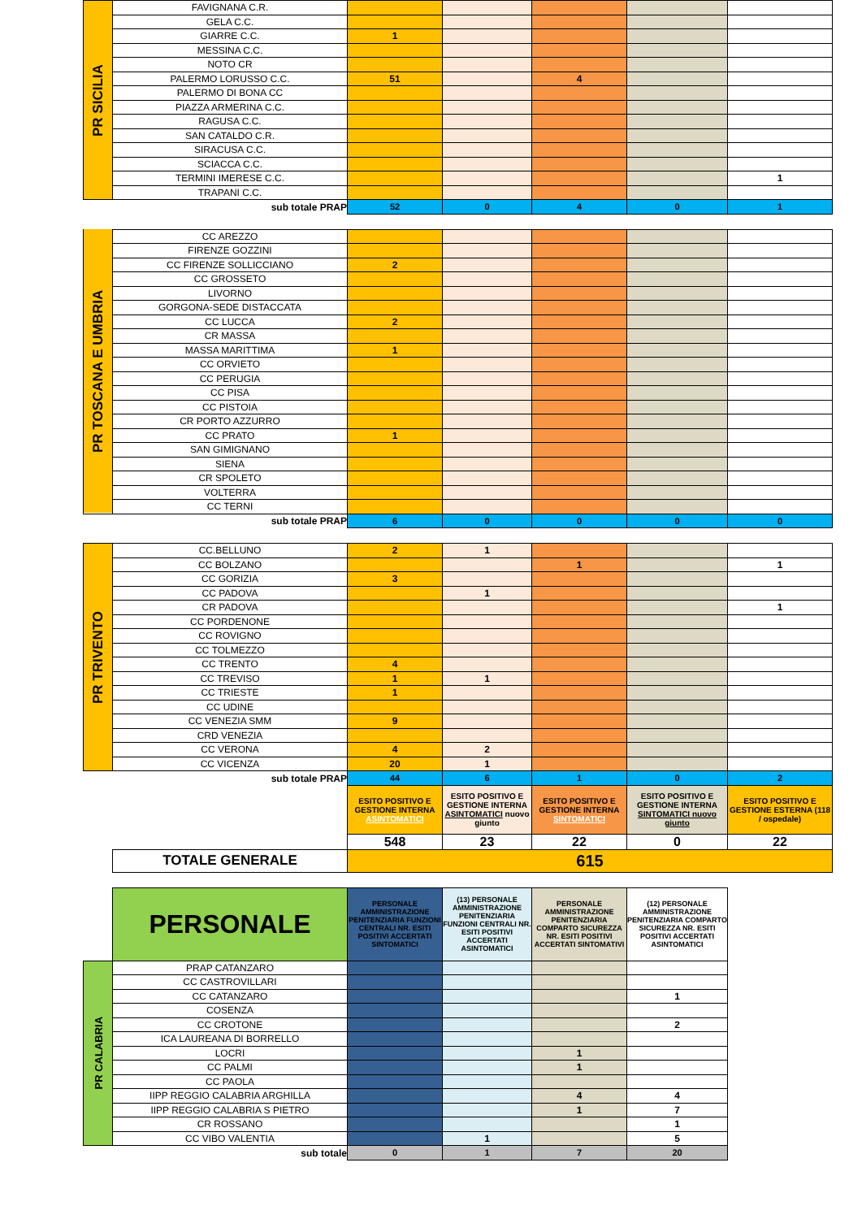| PR SICILIA | FAVIGNANA C.R. | | | | | |
| | GELA C.C. | | | | | |
| | GIARRE C.C. | 1 | | | | |
| | MESSINA C.C. | | | | | |
| | NOTO CR | | | | | |
| | PALERMO LORUSSO C.C. | 51 | | 4 | | |
| | PALERMO DI BONA CC | | | | | |
| | PIAZZA ARMERINA C.C. | | | | | |
| | RAGUSA C.C. | | | | | |
| | SAN CATALDO C.R. | | | | | |
| | SIRACUSA C.C. | | | | | |
| | SCIACCA C.C. | | | | | |
| | TERMINI IMERESE C.C. | | | | | 1 |
| | TRAPANI C.C. | | | | | |
| | sub totale PRAP | 52 | 0 | 4 | 0 | 1 |
| PR TOSCANA E UMBRIA | CC AREZZO | | | | | |
| | FIRENZE GOZZINI | | | | | |
| | CC FIRENZE SOLLICCIANO | 2 | | | | |
| | CC GROSSETO | | | | | |
| | LIVORNO | | | | | |
| | GORGONA-SEDE DISTACCATA | | | | | |
| | CC LUCCA | 2 | | | | |
| | CR MASSA | | | | | |
| | MASSA MARITTIMA | 1 | | | | |
| | CC ORVIETO | | | | | |
| | CC PERUGIA | | | | | |
| | CC PISA | | | | | |
| | CC PISTOIA | | | | | |
| | CR PORTO AZZURRO | | | | | |
| | CC PRATO | 1 | | | | |
| | SAN GIMIGNANO | | | | | |
| | SIENA | | | | | |
| | CR SPOLETO | | | | | |
| | VOLTERRA | | | | | |
| | CC TERNI | | | | | |
| | sub totale PRAP | 6 | 0 | 0 | 0 | 0 |
| PR TRIVENTO | CC.BELLUNO | 2 | 1 | | | |
| | CC BOLZANO | | | 1 | | 1 |
| | CC GORIZIA | 3 | | | | |
| | CC PADOVA | | 1 | | | |
| | CR PADOVA | | | | | 1 |
| | CC PORDENONE | | | | | |
| | CC ROVIGNO | | | | | |
| | CC TOLMEZZO | | | | | |
| | CC TRENTO | 4 | | | | |
| | CC TREVISO | 1 | 1 | | | |
| | CC TRIESTE | 1 | | | | |
| | CC UDINE | | | | | |
| | CC VENEZIA SMM | 9 | | | | |
| | CRD VENEZIA | | | | | |
| | CC VERONA | 4 | 2 | | | |
| | CC VICENZA | 20 | 1 | | | |
| | sub totale PRAP | 44 | 6 | 1 | 0 | 2 |
| | | ESITO POSITIVO E GESTIONE INTERNA ASINTOMATICI | ESITO POSITIVO E GESTIONE INTERNA ASINTOMATICI nuovo giunto | ESITO POSITIVO E GESTIONE INTERNA SINTOMATICI | ESITO POSITIVO E GESTIONE INTERNA SINTOMATICI nuovo giunto | ESITO POSITIVO E GESTIONE ESTERNA (118 / ospedale) |
| | | 548 | 23 | 22 | 0 | 22 |
| | TOTALE GENERALE | 615 | | | | |
| | PERSONALE | PERSONALE AMMINISTRAZIONE PENITENZIARIA FUNZIONI CENTRALI NR. ESITI POSITIVI ACCERTATI SINTOMATICI | (13) PERSONALE AMMINISTRAZIONE PENITENZIARIA FUNZIONI CENTRALI NR. ESITI POSITIVI ACCERTATI ASINTOMATICI | PERSONALE AMMINISTRAZIONE PENITENZIARIA COMPARTO SICUREZZA NR. ESITI POSITIVI ACCERTATI SINTOMATIVI | (12) PERSONALE AMMINISTRAZIONE PENITENZIARIA COMPARTO SICUREZZA NR. ESITI POSITIVI ACCERTATI ASINTOMATICI | |
| PR CALABRIA | PRAP CATANZARO | | | | | |
| | CC CASTROVILLARI | | | | | |
| | CC CATANZARO | | | | 1 | |
| | COSENZA | | | | | |
| | CC CROTONE | | | | 2 | |
| | ICA LAUREANA DI BORRELLO | | | | | |
| | LOCRI | | | 1 | | |
| | CC PALMI | | | 1 | | |
| | CC PAOLA | | | | | |
| | IIPP REGGIO CALABRIA ARGHILLA | | | 4 | 4 | |
| | IIPP REGGIO CALABRIA S PIETRO | | | 1 | 7 | |
| | CR ROSSANO | | | | 1 | |
| | CC VIBO VALENTIA | | 1 | | 5 | |
| | sub totale | 0 | 1 | 7 | 20 | |